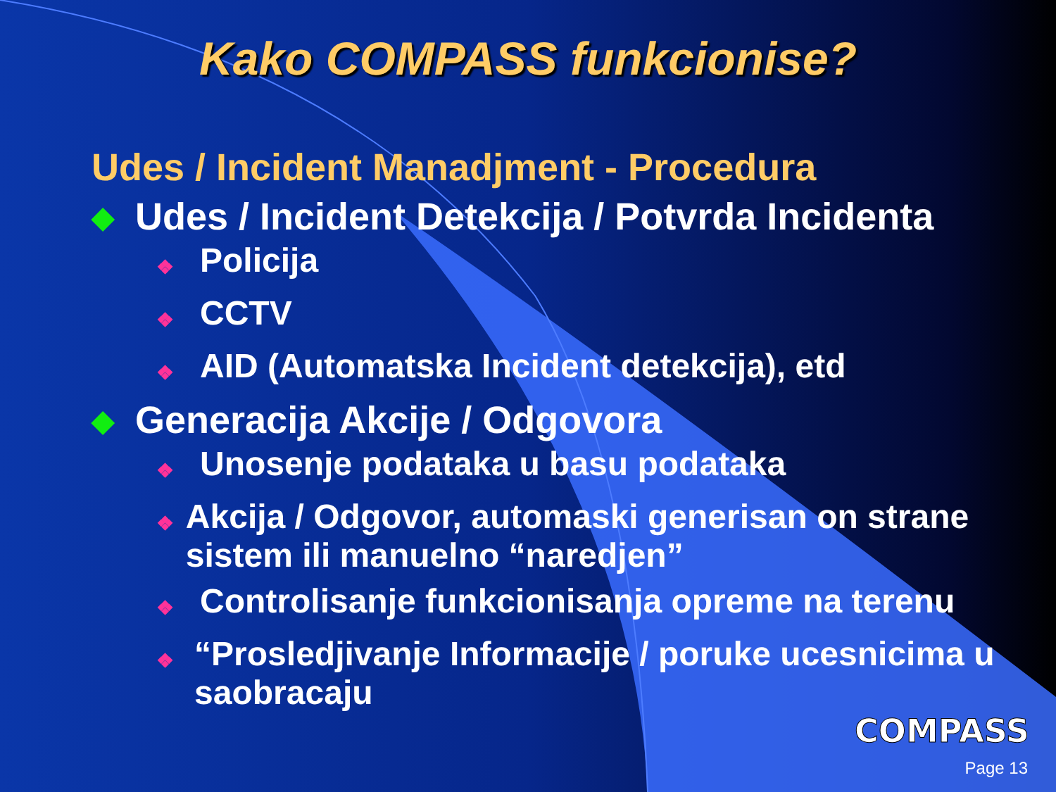Kako COMPASS funkcionise?
Udes / Incident Manadjment - Procedura
◆ Udes / Incident Detekcija / Potvrda Incidenta
❖ Policija
❖ CCTV
❖ AID (Automatska Incident detekcija), etd
◆ Generacija Akcije / Odgovora
❖ Unosenje podataka u basu podataka
❖ Akcija / Odgovor, automaski generisan on strane sistem ili manuelno “naredjen”
❖ Controlisanje funkcionisanja opreme na terenu
❖ “Prosledjivanje Informacije / poruke ucesnicima u saobracaju
COMPASS
Page 13